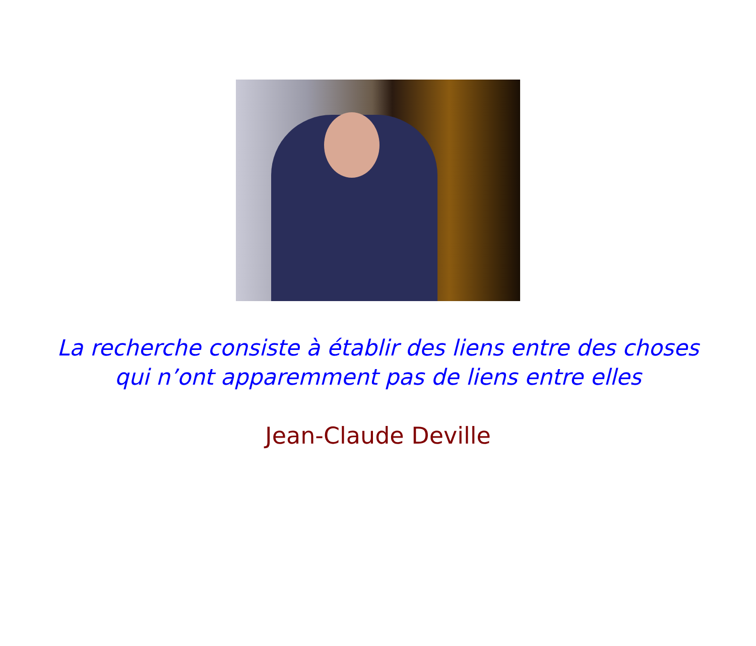La recherche consiste à établir des liens entre des choses
qui n’ont apparemment pas de liens entre elles
Jean-Claude Deville